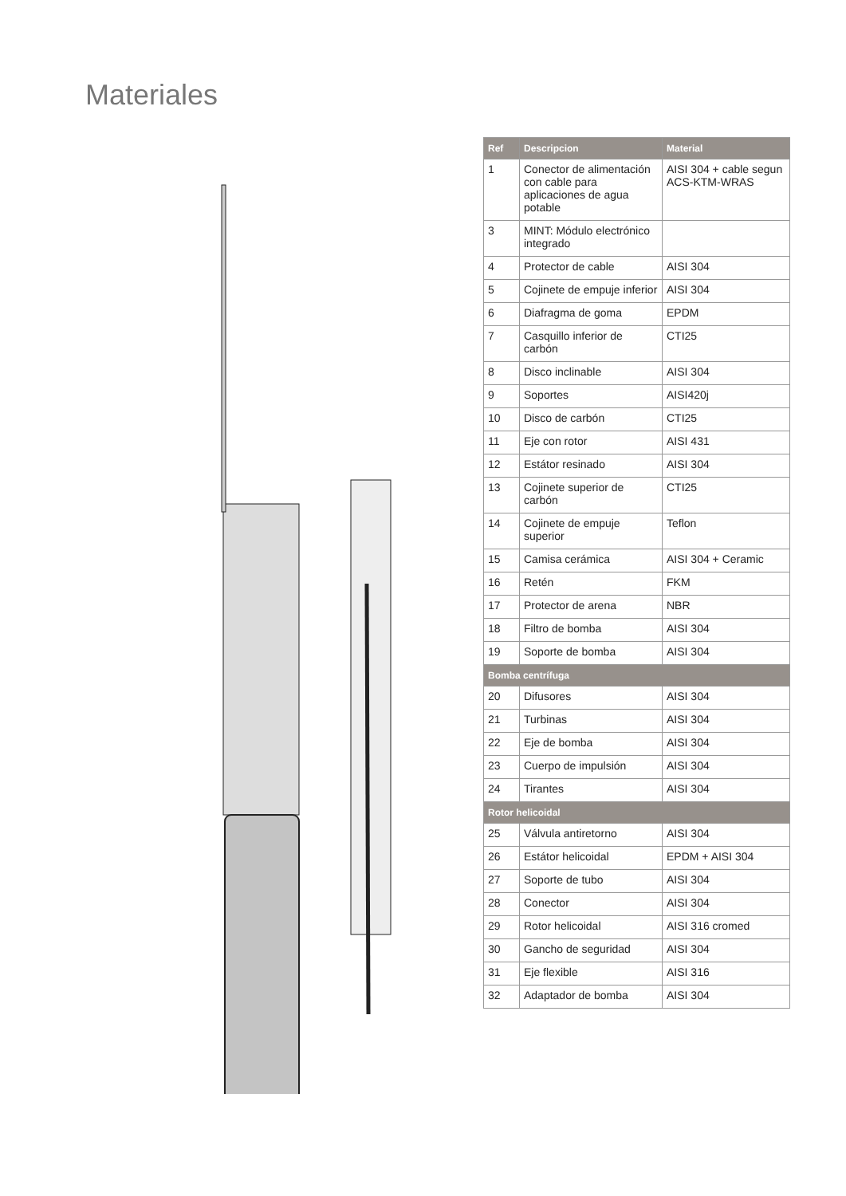Materiales
| Ref | Descripcion | Material |
| --- | --- | --- |
| 1 | Conector de alimentación con cable para aplicaciones de agua potable | AISI 304 + cable segun ACS-KTM-WRAS |
| 3 | MINT: Módulo electrónico integrado | |
| 4 | Protector de cable | AISI 304 |
| 5 | Cojinete de empuje inferior | AISI 304 |
| 6 | Diafragma de goma | EPDM |
| 7 | Casquillo inferior de carbón | CTI25 |
| 8 | Disco inclinable | AISI 304 |
| 9 | Soportes | AISI420j |
| 10 | Disco de carbón | CTI25 |
| 11 | Eje con rotor | AISI 431 |
| 12 | Estátor resinado | AISI 304 |
| 13 | Cojinete superior de carbón | CTI25 |
| 14 | Cojinete de empuje superior | Teflon |
| 15 | Camisa cerámica | AISI 304 + Ceramic |
| 16 | Retén | FKM |
| 17 | Protector de arena | NBR |
| 18 | Filtro de bomba | AISI 304 |
| 19 | Soporte de bomba | AISI 304 |
| Bomba centrífuga | | |
| 20 | Difusores | AISI 304 |
| 21 | Turbinas | AISI 304 |
| 22 | Eje de bomba | AISI 304 |
| 23 | Cuerpo de impulsión | AISI 304 |
| 24 | Tirantes | AISI 304 |
| Rotor helicoidal | | |
| 25 | Válvula antiretorno | AISI 304 |
| 26 | Estátor helicoidal | EPDM + AISI 304 |
| 27 | Soporte de tubo | AISI 304 |
| 28 | Conector | AISI 304 |
| 29 | Rotor helicoidal | AISI 316 cromed |
| 30 | Gancho de seguridad | AISI 304 |
| 31 | Eje flexible | AISI 316 |
| 32 | Adaptador de bomba | AISI 304 |